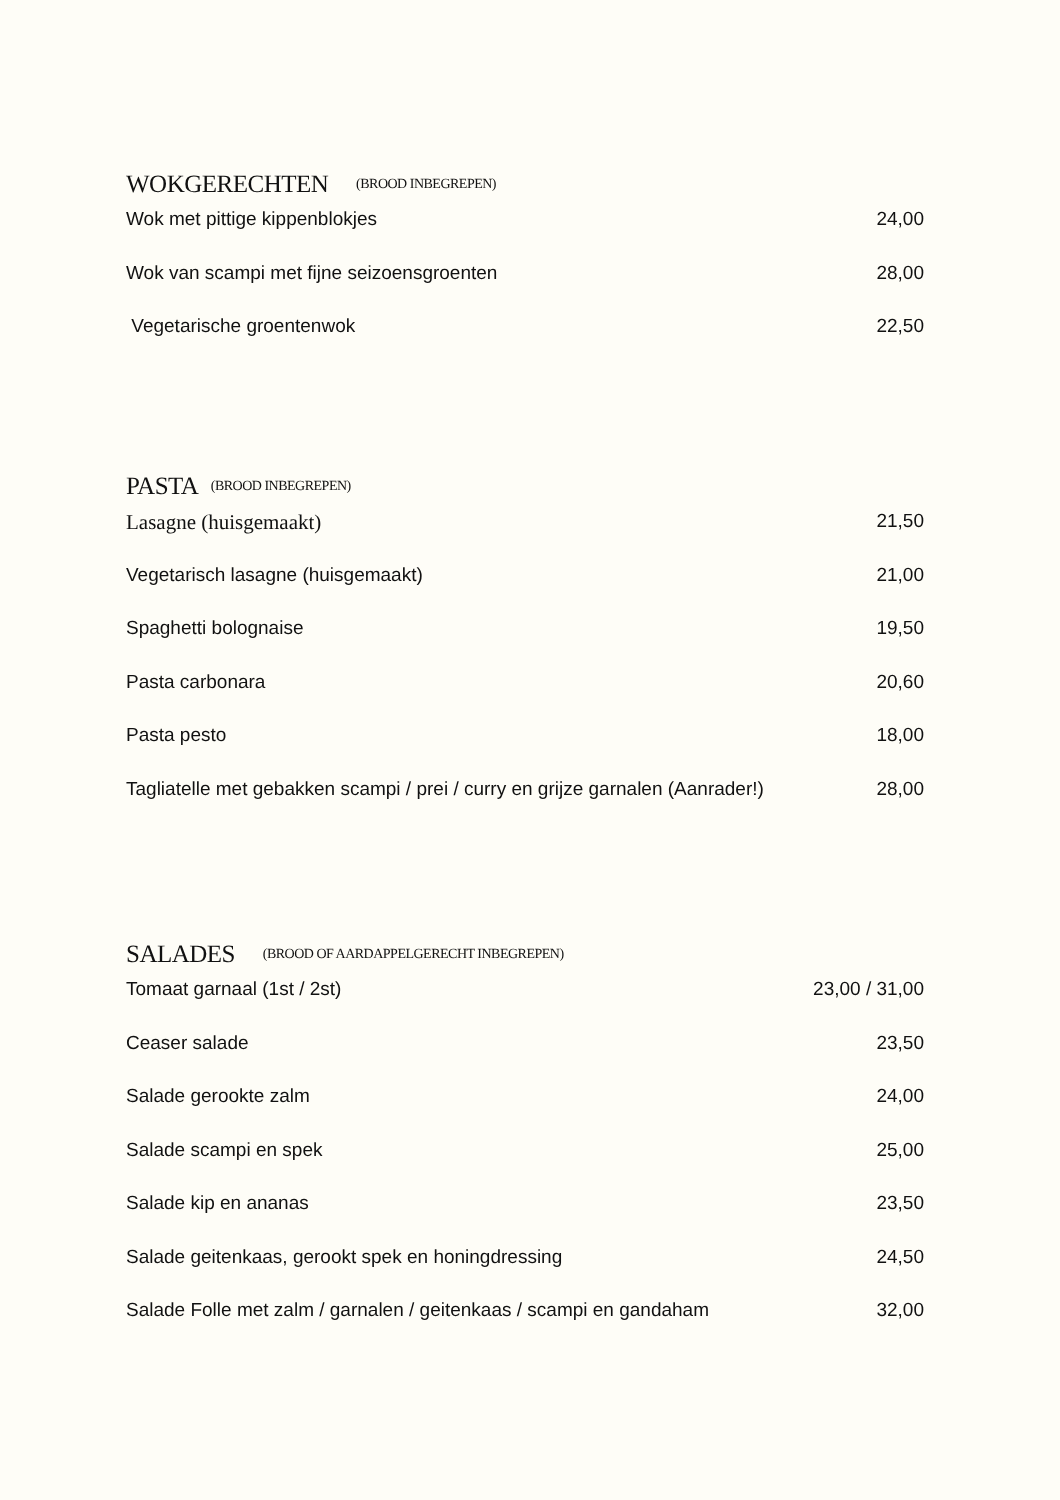WOKGERECHTEN (BROOD INBEGREPEN)
Wok met pittige kippenblokjes 24,00
Wok van scampi met fijne seizoensgroenten 28,00
Vegetarische groentenwok 22,50
PASTA (BROOD INBEGREPEN)
Lasagne (huisgemaakt) 21,50
Vegetarisch lasagne (huisgemaakt) 21,00
Spaghetti bolognaise 19,50
Pasta carbonara 20,60
Pasta pesto 18,00
Tagliatelle met gebakken scampi / prei / curry en grijze garnalen (Aanrader!) 28,00
SALADES (BROOD OF AARDAPPELGERECHT INBEGREPEN)
Tomaat garnaal (1st / 2st) 23,00 / 31,00
Ceaser salade 23,50
Salade gerookte zalm 24,00
Salade scampi en spek 25,00
Salade kip en ananas 23,50
Salade geitenkaas, gerookt spek en honingdressing 24,50
Salade Folle met zalm / garnalen / geitenkaas / scampi en gandaham 32,00